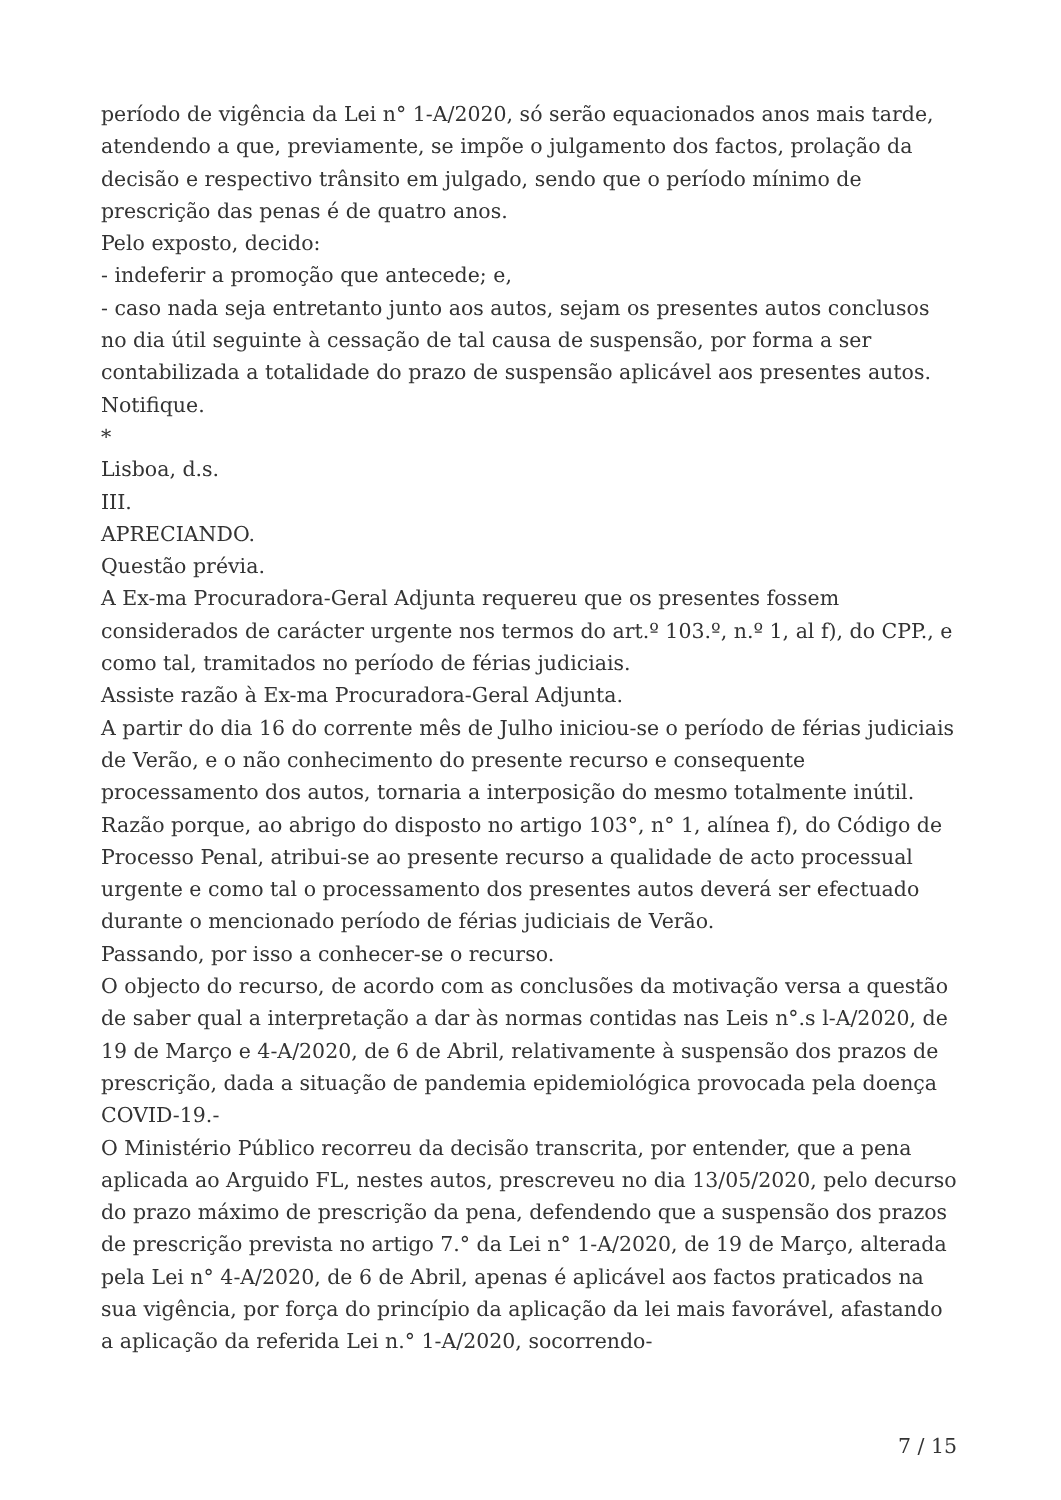período de vigência da Lei n° 1-A/2020, só serão equacionados anos mais tarde, atendendo a que, previamente, se impõe o julgamento dos factos, prolação da decisão e respectivo trânsito em julgado, sendo que o período mínimo de prescrição das penas é de quatro anos.
Pelo exposto, decido:
- indeferir a promoção que antecede; e,
- caso nada seja entretanto junto aos autos, sejam os presentes autos conclusos no dia útil seguinte à cessação de tal causa de suspensão, por forma a ser contabilizada a totalidade do prazo de suspensão aplicável aos presentes autos.
Notifique.
*
Lisboa, d.s.
III.
APRECIANDO.
Questão prévia.
A Ex-ma Procuradora-Geral Adjunta requereu que os presentes fossem considerados de carácter urgente nos termos do art.º 103.º, n.º 1, al f), do CPP., e como tal, tramitados no período de férias judiciais.
Assiste razão à Ex-ma Procuradora-Geral Adjunta.
A partir do dia 16 do corrente mês de Julho iniciou-se o período de férias judiciais de Verão, e o não conhecimento do presente recurso e consequente processamento dos autos, tornaria a interposição do mesmo totalmente inútil.
Razão porque, ao abrigo do disposto no artigo 103°, n° 1, alínea f), do Código de Processo Penal, atribui-se ao presente recurso a qualidade de acto processual urgente e como tal o processamento dos presentes autos deverá ser efectuado durante o mencionado período de férias judiciais de Verão.
Passando, por isso a conhecer-se o recurso.
O objecto do recurso, de acordo com as conclusões da motivação versa a questão de saber qual a interpretação a dar às normas contidas nas Leis n°.s l-A/2020, de 19 de Março e 4-A/2020, de 6 de Abril, relativamente à suspensão dos prazos de prescrição, dada a situação de pandemia epidemiológica provocada pela doença COVID-19.-
O Ministério Público recorreu da decisão transcrita, por entender, que a pena aplicada ao Arguido FL, nestes autos, prescreveu no dia 13/05/2020, pelo decurso do prazo máximo de prescrição da pena, defendendo que a suspensão dos prazos de prescrição prevista no artigo 7.° da Lei n° 1-A/2020, de 19 de Março, alterada pela Lei n° 4-A/2020, de 6 de Abril, apenas é aplicável aos factos praticados na sua vigência, por força do princípio da aplicação da lei mais favorável, afastando a aplicação da referida Lei n.° 1-A/2020, socorrendo-
7 / 15